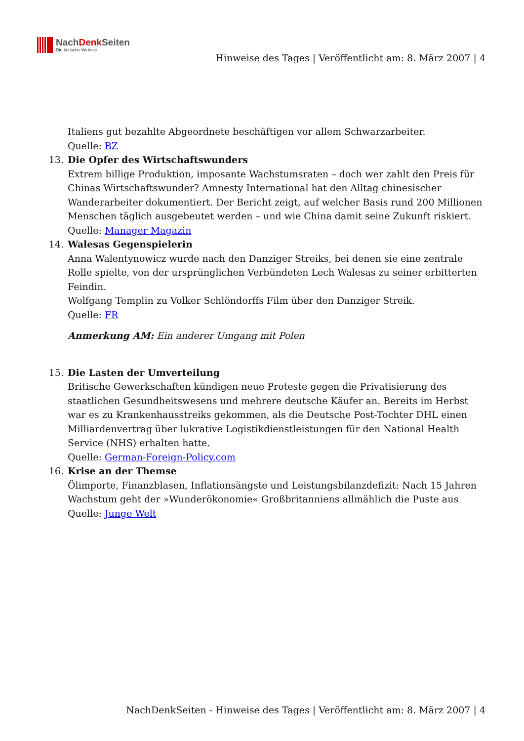NachDenk Seiten
Die kritische Website
Hinweise des Tages | Veröffentlicht am: 8. März 2007 | 4
Italiens gut bezahlte Abgeordnete beschäftigen vor allem Schwarzarbeiter.
Quelle: BZ
13. Die Opfer des Wirtschaftswunders
Extrem billige Produktion, imposante Wachstumsraten – doch wer zahlt den Preis für Chinas Wirtschaftswunder? Amnesty International hat den Alltag chinesischer Wanderarbeiter dokumentiert. Der Bericht zeigt, auf welcher Basis rund 200 Millionen Menschen täglich ausgebeutet werden – und wie China damit seine Zukunft riskiert.
Quelle: Manager Magazin
14. Walesas Gegenspielerin
Anna Walentynowicz wurde nach den Danziger Streiks, bei denen sie eine zentrale Rolle spielte, von der ursprünglichen Verbündeten Lech Walesas zu seiner erbitterten Feindin.
Wolfgang Templin zu Volker Schlöndorffs Film über den Danziger Streik.
Quelle: FR
Anmerkung AM: Ein anderer Umgang mit Polen
15. Die Lasten der Umverteilung
Britische Gewerkschaften kündigen neue Proteste gegen die Privatisierung des staatlichen Gesundheitswesens und mehrere deutsche Käufer an. Bereits im Herbst war es zu Krankenhausstreiks gekommen, als die Deutsche Post-Tochter DHL einen Milliardenvertrag über lukrative Logistikdienstleistungen für den National Health Service (NHS) erhalten hatte.
Quelle: German-Foreign-Policy.com
16. Krise an der Themse
Ölimporte, Finanzblasen, Inflationsängste und Leistungsbilanzdefizit: Nach 15 Jahren Wachstum geht der »Wunderökonomie« Großbritanniens allmählich die Puste aus
Quelle: Junge Welt
NachDenkSeiten - Hinweise des Tages | Veröffentlicht am: 8. März 2007 | 4